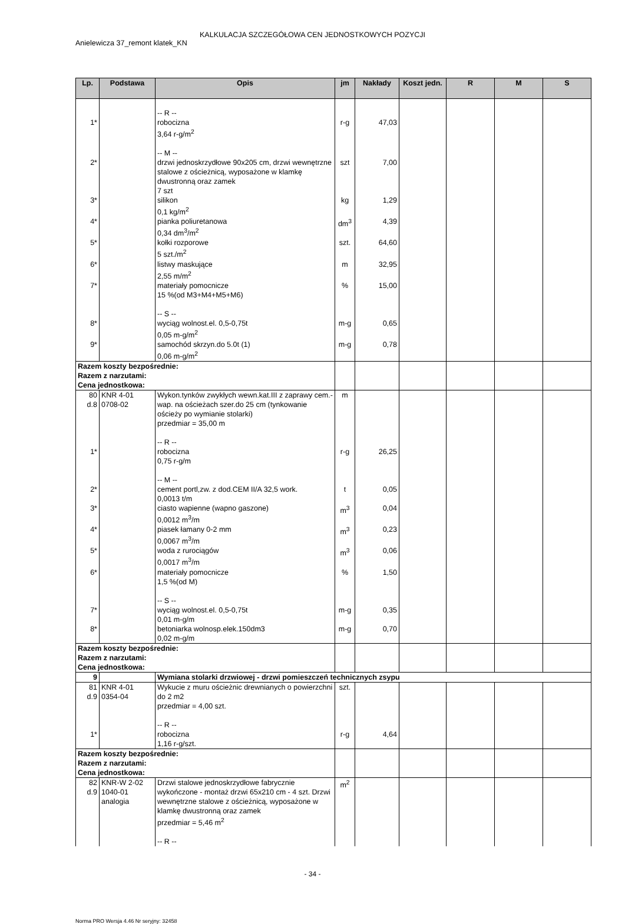KALKULACJA SZCZEGÓŁOWA CEN JEDNOSTKOWYCH POZYCJI
Anielewicza 37_remont klatek_KN
| Lp. | Podstawa | Opis | jm | Nakłady | Koszt jedn. | R | M | S |
| --- | --- | --- | --- | --- | --- | --- | --- | --- |
| 1* | | -- R -- robocizna 3,64 r-g/m<sup>2</sup> | r-g | 47,03 | | | | |
| 2* | | -- M -- drzwi jednoskrzydłowe 90x205 cm, drzwi wewnętrzne stalowe z ościeżnicą, wyposażone w klamkę dwustronną oraz zamek 7 szt | szt | 7,00 | | | | |
| 3* | | silikon 0,1 kg/m<sup>2</sup> | kg | 1,29 | | | | |
| 4* | | pianka poliuretanowa 0,34 dm<sup>3</sup>/m<sup>2</sup> | dm<sup>3</sup> | 4,39 | | | | |
| 5* | | kołki rozporowe 5 szt./m<sup>2</sup> | szt. | 64,60 | | | | |
| 6* | | listwy maskujące 2,55 m/m<sup>2</sup> | m | 32,95 | | | | |
| 7* | | materiały pomocnicze 15 %(od M3+M4+M5+M6) | % | 15,00 | | | | |
| 8* | | -- S -- wyciąg wolnost.el. 0,5-0,75t 0,05 m-g/m<sup>2</sup> | m-g | 0,65 | | | | |
| 9* | | samochód skrzyn.do 5.0t (1) 0,06 m-g/m<sup>2</sup> | m-g | 0,78 | | | | |
| Razem koszty bezpośrednie: Razem z narzutami: Cena jednostkowa: | | | | | | | | |
| 80 d.8 | KNR 4-01 0708-02 | Wykon.tynków zwykłych wewn.kat.III z zaprawy cem.-wap. na ościeżach szer.do 25 cm (tynkowanie ościeży po wymianie stolarki) przedmiar = 35,00 m | m | | | | | |
| 1* | | -- R -- robocizna 0,75 r-g/m | r-g | 26,25 | | | | |
| 2* | | -- M -- cement portl,zw. z dod.CEM II/A 32,5 work. 0,0013 t/m | t | 0,05 | | | | |
| 3* | | ciasto wapienne (wapno gaszone) 0,0012 m<sup>3</sup>/m | m<sup>3</sup> | 0,04 | | | | |
| 4* | | piasek łamany 0-2 mm 0,0067 m<sup>3</sup>/m | m<sup>3</sup> | 0,23 | | | | |
| 5* | | woda z rurociągów 0,0017 m<sup>3</sup>/m | m<sup>3</sup> | 0,06 | | | | |
| 6* | | materiały pomocnicze 1,5 %(od M) | % | 1,50 | | | | |
| 7* | | -- S -- wyciąg wolnost.el. 0,5-0,75t 0,01 m-g/m | m-g | 0,35 | | | | |
| 8* | | betoniarka wolnosp.elek.150dm3 0,02 m-g/m | m-g | 0,70 | | | | |
| Razem koszty bezpośrednie: Razem z narzutami: Cena jednostkowa: | | | | | | | | |
| 9 | | Wymiana stolarki drzwiowej - drzwi pomieszczeń technicznych zsypu | | | | | | |
| 81 d.9 | KNR 4-01 0354-04 | Wykucie z muru ościeżnic drewnianych o powierzchni do 2 m2 przedmiar = 4,00 szt. | szt. | | | | | |
| 1* | | -- R -- robocizna 1,16 r-g/szt. | r-g | 4,64 | | | | |
| Razem koszty bezpośrednie: Razem z narzutami: Cena jednostkowa: | | | | | | | | |
| 82 d.9 | KNR-W 2-02 1040-01 analogia | Drzwi stalowe jednoskrzydłowe fabrycznie wykończone - montaż drzwi 65x210 cm - 4 szt. Drzwi wewnętrzne stalowe z ościeżnicą, wyposażone w klamkę dwustronną oraz zamek przedmiar = 5,46 m<sup>2</sup> -- R -- | m<sup>2</sup> | | | | | |
- 34 -
Norma PRO Wersja 4.46 Nr seryjny: 32458